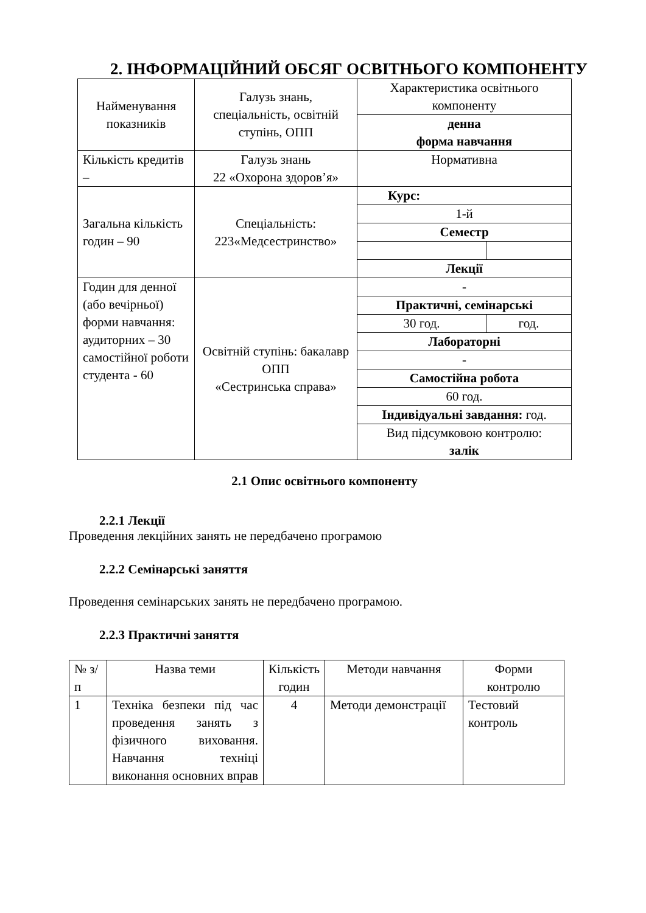2. ІНФОРМАЦІЙНИЙ ОБСЯГ ОСВІТНЬОГО КОМПОНЕНТУ
| Найменування показників | Галузь знань, спеціальність, освітній ступінь, ОПП | Характеристика освітнього компоненту | |
| | | денна форма навчання | |
| Кількість кредитів – | Галузь знань 22 «Охорона здоров’я» | Нормативна | |
| Загальна кількість годин – 90 | Спеціальність: 223«Медсестринство» | Курс: | |
| | | 1-й | |
| | | Семестр | |
| | | Лекції | |
| Годин для денної (або вечірньої) форми навчання: аудиторних – 30 самостійної роботи студента - 60 | Освітній ступінь: бакалавр ОПП «Сестринська справа» | - | |
| | | Практичні, семінарські | |
| | | 30 год. | год. |
| | | Лабораторні | |
| | | - | |
| | | Самостійна робота | |
| | | 60 год. | |
| | | Індивідуальні завдання: год. | |
| | | Вид підсумковою контролю: залік | |
2.1 Опис освітнього компоненту
2.2.1 Лекції
Проведення лекційних занять не передбачено програмою
2.2.2 Семінарські заняття
Проведення семінарських занять не передбачено програмою.
2.2.3 Практичні заняття
| № з/п | Назва теми | Кількість годин | Методи навчання | Форми контролю |
| 1 | Техніка безпеки під час проведення занять з фізичного виховання. Навчання техніці виконання основних вправ | 4 | Методи демонстрації | Тестовий контроль |